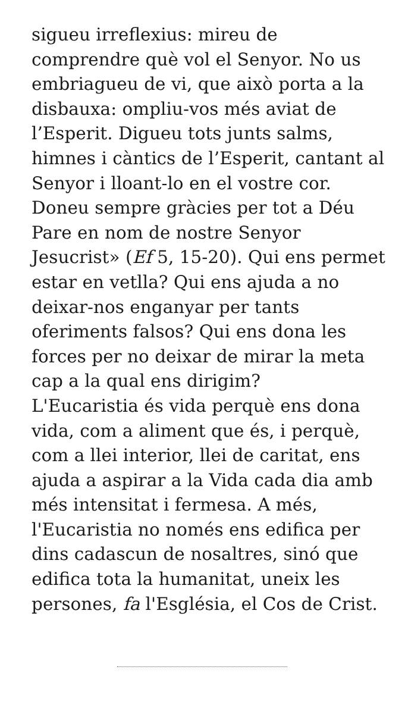sigueu irreflexius: mireu de comprendre què vol el Senyor. No us embriagueu de vi, que això porta a la disbauxa: ompliu-vos més aviat de l’Esperit. Digueu tots junts salms, himnes i càntics de l’Esperit, cantant al Senyor i lloant-lo en el vostre cor. Doneu sempre gràcies per tot a Déu Pare en nom de nostre Senyor Jesucrist» (Ef 5, 15-20). Qui ens permet estar en vetlla? Qui ens ajuda a no deixar-nos enganyar per tants oferiments falsos? Qui ens dona les forces per no deixar de mirar la meta cap a la qual ens dirigim?
L'Eucaristia és vida perquè ens dona vida, com a aliment que és, i perquè, com a llei interior, llei de caritat, ens ajuda a aspirar a la Vida cada dia amb més intensitat i fermesa. A més, l'Eucaristia no només ens edifica per dins cadascun de nosaltres, sinó que edifica tota la humanitat, uneix les persones, fa l'Església, el Cos de Crist.